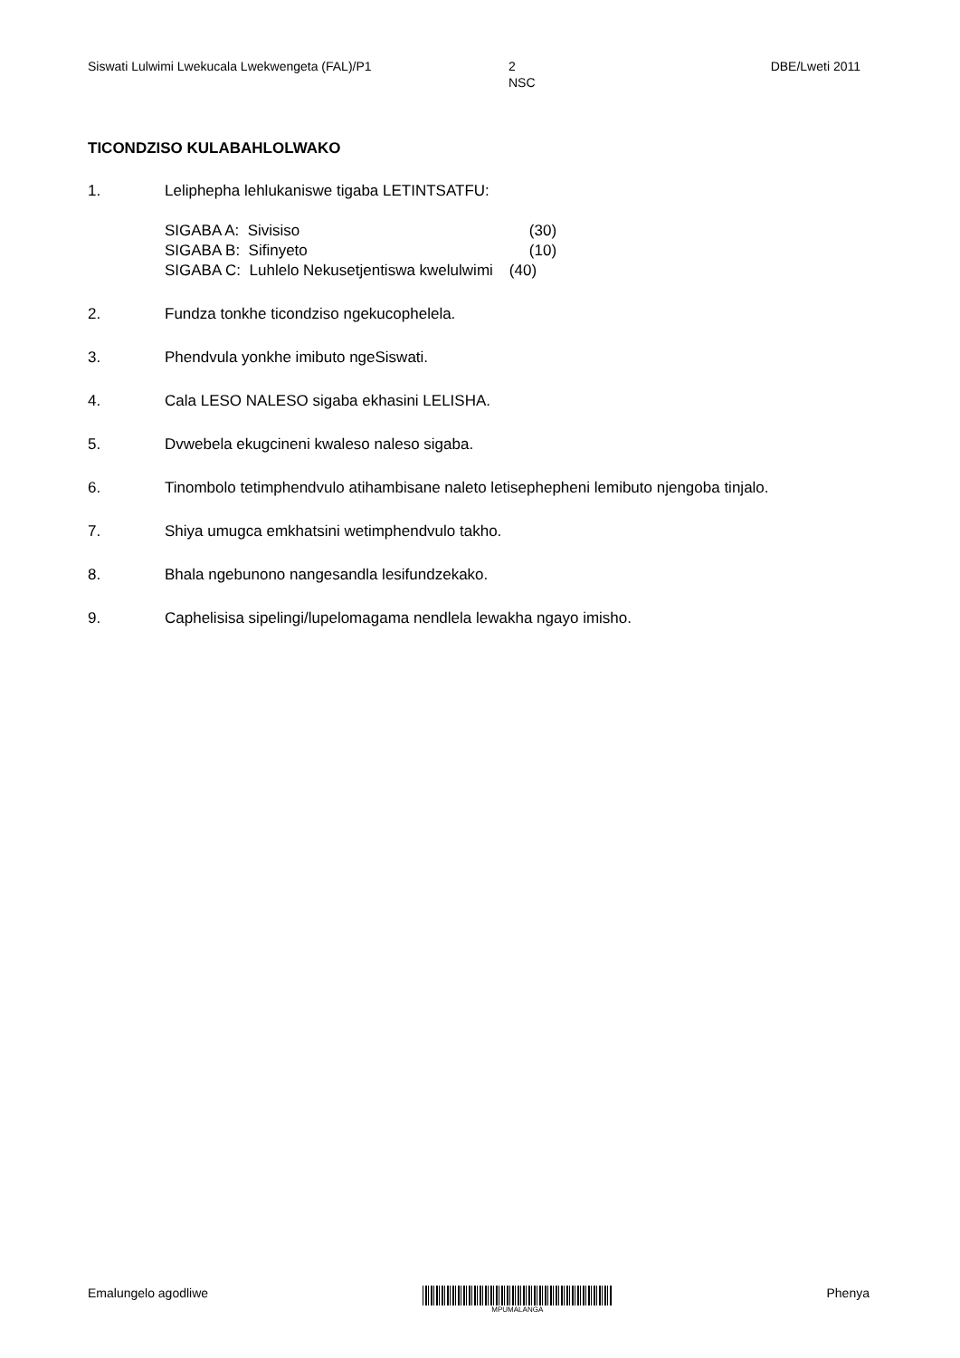Siswati Lulwimi Lwekucala Lwekwengeta (FAL)/P1 2
NSC
DBE/Lweti 2011
TICONDZISO KULABAHLOLWAKO
1. Leliphepha lehlukaniswe tigaba LETINTSATFU:
| SIGABA A: Sivisiso | (30) |
| SIGABA B: Sifinyeto | (10) |
| SIGABA C: Luhlelo Nekusetjentiswa kwelulwimi | (40) |
2. Fundza tonkhe ticondziso ngekucophelela.
3. Phendvula yonkhe imibuto ngeSiswati.
4. Cala LESO NALESO sigaba ekhasini LELISHA.
5. Dvwebela ekugcineni kwaleso naleso sigaba.
6. Tinombolo tetimphendvulo atihambisane naleto letisephepheni lemibuto njengoba tinjalo.
7. Shiya umugca emkhatsini wetimphendvulo takho.
8. Bhala ngebunono nangesandla lesifundzekako.
9. Caphelisisa sipelingi/lupelomagama nendlela lewakha ngayo imisho.
Emalungelo agodliwe
MPUMALANGA
Phenya